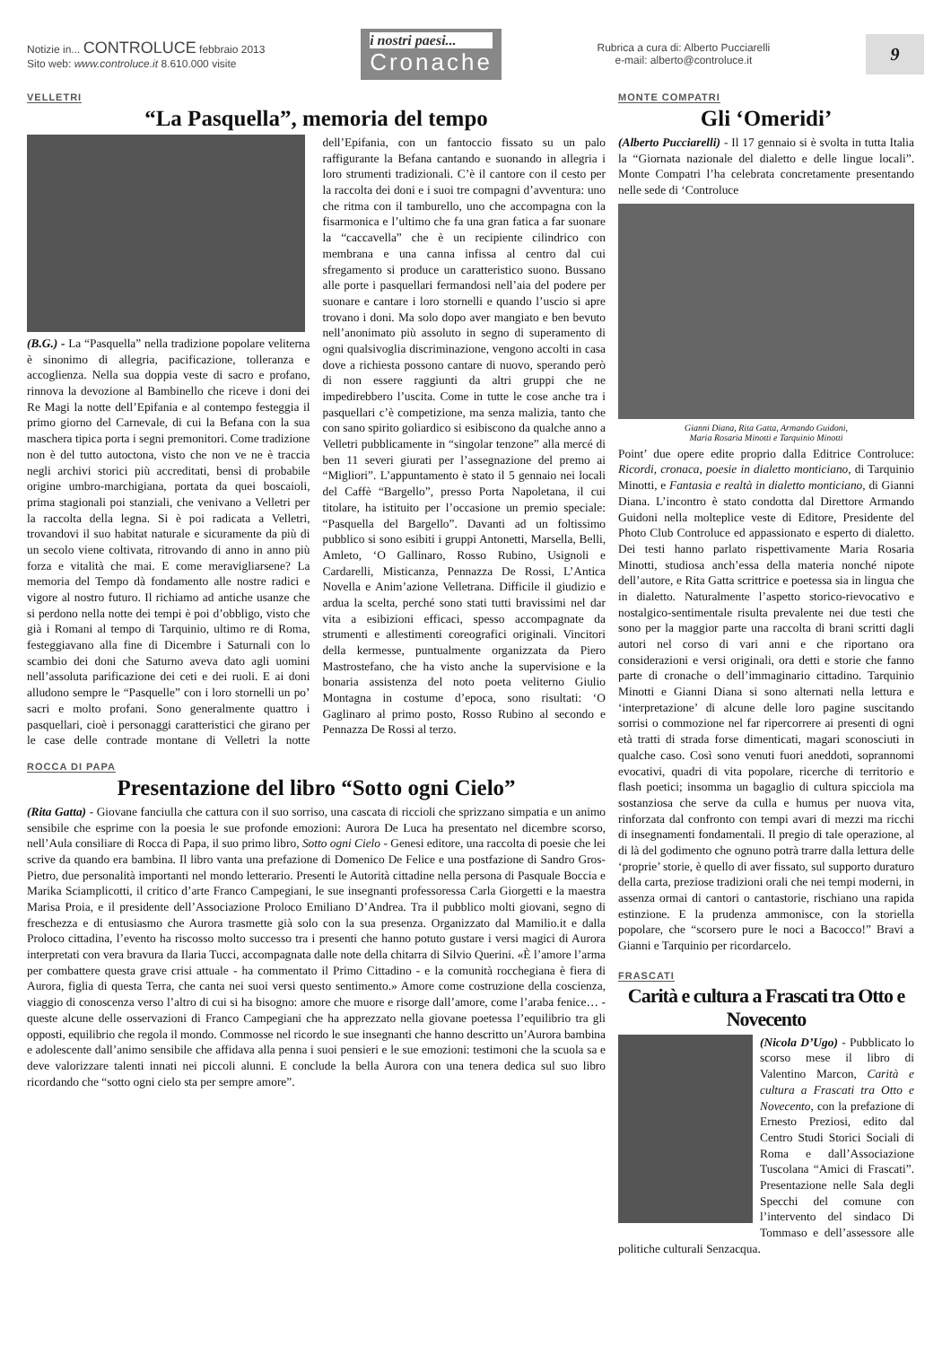Notizie in... CONTROLUCE febbraio 2013
Sito web: www.controluce.it 8.610.000 visite
i nostri paesi...
Cronache
Rubrica a cura di: Alberto Pucciarelli
e-mail: alberto@controluce.it
9
VELLETRI
“La Pasquella”, memoria del tempo
(B.G.) - La “Pasquella” nella tradizione popolare veliterna è sinonimo di allegria, pacificazione, tolleranza e accoglienza. Nella sua doppia veste di sacro e profano, rinnova la devozione al Bambinello che riceve i doni dei Re Magi la notte dell’Epifania e al contempo festeggia il primo giorno del Carnevale, di cui la Befana con la sua maschera tipica porta i segni premonitori. Come tradizione non è del tutto autoctona, visto che non ve ne è traccia negli archivi storici più accreditati, bensì di probabile origine umbro-marchigiana, portata da quei boscaioli, prima stagionali poi stanziali, che venivano a Velletri per la raccolta della legna. Si è poi radicata a Velletri, trovandovi il suo habitat naturale e sicuramente da più di un secolo viene coltivata, ritrovando di anno in anno più forza e vitalità che mai. E come meravigliarsene? La memoria del Tempo dà fondamento alle nostre radici e vigore al nostro futuro. Il richiamo ad antiche usanze che si perdono nella notte dei tempi è poi d’obbligo, visto che già i Romani al tempo di Tarquinio, ultimo re di Roma, festeggiavano alla fine di Dicembre i Saturnali con lo scambio dei doni che Saturno aveva dato agli uomini nell’assoluta parificazione dei ceti e dei ruoli. E ai doni alludono sempre le “Pasquelle” con i loro stornelli un po’ sacri e molto profani. Sono generalmente quattro i pasquellari, cioè i personaggi caratteristici che girano per le case delle contrade montane di Velletri la notte dell’Epifania, con un fantoccio fissato su un palo raffigurante la Befana cantando e suonando in allegria i loro strumenti tradizionali. C’è il cantore con il cesto per la raccolta dei doni e i suoi tre compagni d’avventura: uno che ritma con il tamburello, uno che accompagna con la fisarmonica e l’ultimo che fa una gran fatica a far suonare la “caccavella” che è un recipiente cilindrico con membrana e una canna infissa al centro dal cui sfregamento si produce un caratteristico suono. Bussano alle porte i pasquellari fermandosi nell’aia del podere per suonare e cantare i loro stornelli e quando l’uscio si apre trovano i doni. Ma solo dopo aver mangiato e ben bevuto nell’anonimato più assoluto in segno di superamento di ogni qualsivoglia discriminazione, vengono accolti in casa dove a richiesta possono cantare di nuovo, sperando però di non essere raggiunti da altri gruppi che ne impedirebbero l’uscita. Come in tutte le cose anche tra i pasquellari c’è competizione, ma senza malizia, tanto che con sano spirito goliardico si esibiscono da qualche anno a Velletri pubblicamente in “singolar tenzone” alla mercé di ben 11 severi giurati per l’assegnazione del premo ai “Migliori”. L’appuntamento è stato il 5 gennaio nei locali del Caffè “Bargello”, presso Porta Napoletana, il cui titolare, ha istituito per l’occasione un premio speciale: “Pasquella del Bargello”. Davanti ad un foltissimo pubblico si sono esibiti i gruppi Antonetti, Marsella, Belli, Amleto, ‘O Gallinaro, Rosso Rubino, Usignoli e Cardarelli, Misticanza, Pennazza De Rossi, L’Antica Novella e Anim’azione Velletrana. Difficile il giudizio e ardua la scelta, perché sono stati tutti bravissimi nel dar vita a esibizioni efficaci, spesso accompagnate da strumenti e allestimenti coreografici originali. Vincitori della kermesse, puntualmente organizzata da Piero Mastrostefano, che ha visto anche la supervisione e la bonaria assistenza del noto poeta veliterno Giulio Montagna in costume d’epoca, sono risultati: ‘O Gaglinaro al primo posto, Rosso Rubino al secondo e Pennazza De Rossi al terzo.
ROCCA DI PAPA
Presentazione del libro “Sotto ogni Cielo”
(Rita Gatta) - Giovane fanciulla che cattura con il suo sorriso, una cascata di riccioli che sprizzano simpatia e un animo sensibile che esprime con la poesia le sue profonde emozioni: Aurora De Luca ha presentato nel dicembre scorso, nell’Aula consiliare di Rocca di Papa, il suo primo libro, Sotto ogni Cielo - Genesi editore, una raccolta di poesie che lei scrive da quando era bambina. Il libro vanta una prefazione di Domenico De Felice e una postfazione di Sandro Gros-Pietro, due personalità importanti nel mondo letterario. Presenti le Autorità cittadine nella persona di Pasquale Boccia e Marika Sciamplicotti, il critico d’arte Franco Campegiani, le sue insegnanti professoressa Carla Giorgetti e la maestra Marisa Proia, e il presidente dell’Associazione Proloco Emiliano D’Andrea. Tra il pubblico molti giovani, segno di freschezza e di entusiasmo che Aurora trasmette già solo con la sua presenza. Organizzato dal Mamilio.it e dalla Proloco cittadina, l’evento ha riscosso molto successo tra i presenti che hanno potuto gustare i versi magici di Aurora interpretati con vera bravura da Ilaria Tucci, accompagnata dalle note della chitarra di Silvio Querini. «È l’amore l’arma per combattere questa grave crisi attuale - ha commentato il Primo Cittadino - e la comunità rocchegiana è fiera di Aurora, figlia di questa Terra, che canta nei suoi versi questo sentimento.» Amore come costruzione della coscienza, viaggio di conoscenza verso l’altro di cui si ha bisogno: amore che muore e risorge dall’amore, come l’araba fenice… - queste alcune delle osservazioni di Franco Campegiani che ha apprezzato nella giovane poetessa l’equilibrio tra gli opposti, equilibrio che regola il mondo. Commosse nel ricordo le sue insegnanti che hanno descritto un’Aurora bambina e adolescente dall’animo sensibile che affidava alla penna i suoi pensieri e le sue emozioni: testimoni che la scuola sa e deve valorizzare talenti innati nei piccoli alunni. E conclude la bella Aurora con una tenera dedica sul suo libro ricordando che “sotto ogni cielo sta per sempre amore”.
MONTE COMPATRI
Gli ‘Omeridi’
(Alberto Pucciarelli) - Il 17 gennaio si è svolta in tutta Italia la “Giornata nazionale del dialetto e delle lingue locali”. Monte Compatri l’ha celebrata concretamente presentando nelle sede di ‘Controluce
Gianni Diana, Rita Gatta, Armando Guidoni,
Maria Rosaria Minotti e Tarquinio Minotti
Point’ due opere edite proprio dalla Editrice Controluce: Ricordi, cronaca, poesie in dialetto monticiano, di Tarquinio Minotti, e Fantasia e realtà in dialetto monticiano, di Gianni Diana. L’incontro è stato condotta dal Direttore Armando Guidoni nella molteplice veste di Editore, Presidente del Photo Club Controluce ed appassionato e esperto di dialetto. Dei testi hanno parlato rispettivamente Maria Rosaria Minotti, studiosa anch’essa della materia nonché nipote dell’autore, e Rita Gatta scrittrice e poetessa sia in lingua che in dialetto. Naturalmente l’aspetto storico-rievocativo e nostalgico-sentimentale risulta prevalente nei due testi che sono per la maggior parte una raccolta di brani scritti dagli autori nel corso di vari anni e che riportano ora considerazioni e versi originali, ora detti e storie che fanno parte di cronache o dell’immaginario cittadino. Tarquinio Minotti e Gianni Diana si sono alternati nella lettura e ‘interpretazione’ di alcune delle loro pagine suscitando sorrisi o commozione nel far ripercorrere ai presenti di ogni età tratti di strada forse dimenticati, magari sconosciuti in qualche caso. Così sono venuti fuori aneddoti, soprannomi evocativi, quadri di vita popolare, ricerche di territorio e flash poetici; insomma un bagaglio di cultura spicciola ma sostanziosa che serve da culla e humus per nuova vita, rinforzata dal confronto con tempi avari di mezzi ma ricchi di insegnamenti fondamentali. Il pregio di tale operazione, al di là del godimento che ognuno potrà trarre dalla lettura delle ‘proprie’ storie, è quello di aver fissato, sul supporto duraturo della carta, preziose tradizioni orali che nei tempi moderni, in assenza ormai di cantori o cantastorie, rischiano una rapida estinzione. E la prudenza ammonisce, con la storiella popolare, che “scorsero pure le noci a Bacocco!” Bravi a Gianni e Tarquinio per ricordarcelo.
FRASCATI
Carità e cultura a Frascati tra Otto e Novecento
(Nicola D’Ugo) - Pubblicato lo scorso mese il libro di Valentino Marcon, Carità e cultura a Frascati tra Otto e Novecento, con la prefazione di Ernesto Preziosi, edito dal Centro Studi Storici Sociali di Roma e dall’Associazione Tuscolana “Amici di Frascati”. Presentazione nelle Sala degli Specchi del comune con l’intervento del sindaco Di Tommaso e dell’assessore alle politiche culturali Senzacqua.